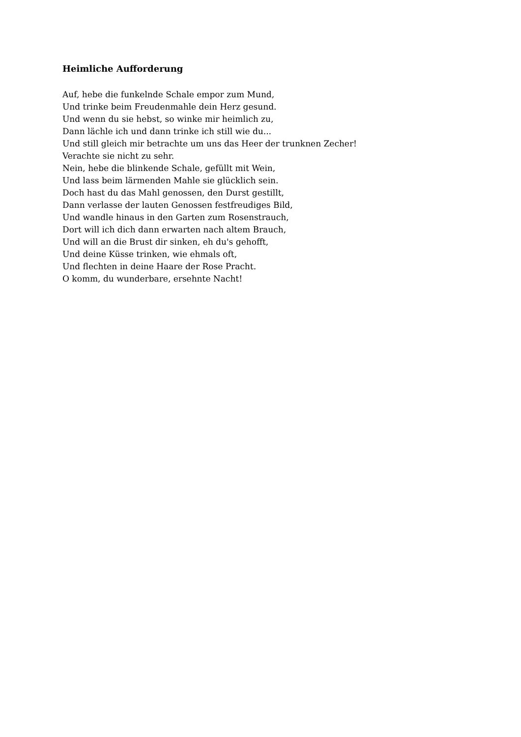Heimliche Aufforderung
Auf, hebe die funkelnde Schale empor zum Mund,
Und trinke beim Freudenmahle dein Herz gesund.
Und wenn du sie hebst, so winke mir heimlich zu,
Dann lächle ich und dann trinke ich still wie du...
Und still gleich mir betrachte um uns das Heer der trunknen Zecher!
Verachte sie nicht zu sehr.
Nein, hebe die blinkende Schale, gefüllt mit Wein,
Und lass beim lärmenden Mahle sie glücklich sein.
Doch hast du das Mahl genossen, den Durst gestillt,
Dann verlasse der lauten Genossen festfreudiges Bild,
Und wandle hinaus in den Garten zum Rosenstrauch,
Dort will ich dich dann erwarten nach altem Brauch,
Und will an die Brust dir sinken, eh du's gehofft,
Und deine Küsse trinken, wie ehmals oft,
Und flechten in deine Haare der Rose Pracht.
O komm, du wunderbare, ersehnte Nacht!